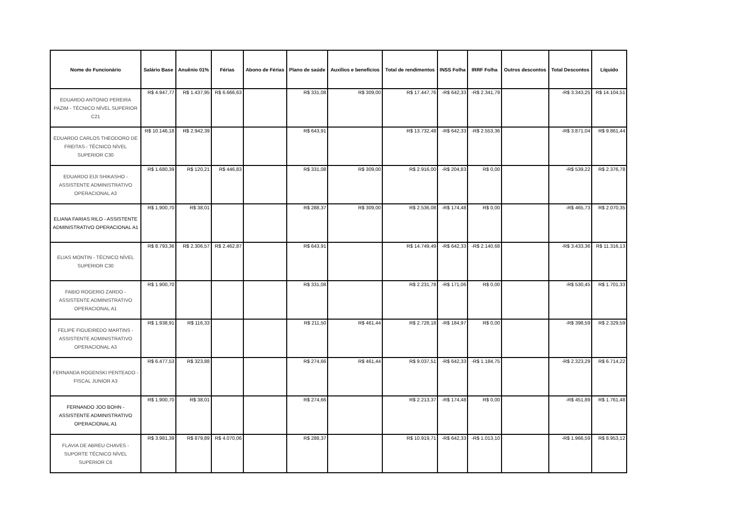| Nome do Funcionário | Salário Base | Anuênio 01% | Férias | Abono de Férias | Plano de saúde | Auxílios e benefícios | Total de rendimentos | INSS Folha | IRRF Folha | Outros descontos | Total Descontos | Líquido |
| --- | --- | --- | --- | --- | --- | --- | --- | --- | --- | --- | --- | --- |
| EDUARDO ANTONIO PEREIRA PAZIM - TÉCNICO NÍVEL SUPERIOR C21 | R$ 4.947,77 | R$ 1.437,95 | R$ 6.666,63 | | R$ 331,08 | R$ 309,00 | R$ 17.447,76 | -R$ 642,33 | -R$ 2.341,79 | | -R$ 3.343,25 | R$ 14.104,51 |
| EDUARDO CARLOS THEODORO DE FREITAS - TÉCNICO NÍVEL SUPERIOR C30 | R$ 10.146,18 | R$ 2.942,39 | | | R$ 643,91 | | R$ 13.732,48 | -R$ 642,33 | -R$ 2.553,36 | | -R$ 3.871,04 | R$ 9.861,44 |
| EDUARDO EIJI SHIKASHO - ASSISTENTE ADMINISTRATIVO OPERACIONAL A3 | R$ 1.680,39 | R$ 120,21 | R$ 446,83 | | R$ 331,08 | R$ 309,00 | R$ 2.916,00 | -R$ 204,83 | R$ 0,00 | | -R$ 539,22 | R$ 2.376,78 |
| ELIANA FARIAS RILO - ASSISTENTE ADMINISTRATIVO OPERACIONAL A1 | R$ 1.900,70 | R$ 38,01 | | | R$ 288,37 | R$ 309,00 | R$ 2.536,08 | -R$ 174,48 | R$ 0,00 | | -R$ 465,73 | R$ 2.070,35 |
| ELIAS MONTIN - TÉCNICO NÍVEL SUPERIOR C30 | R$ 8.793,36 | R$ 2.306,57 | R$ 2.462,87 | | R$ 643,91 | | R$ 14.749,49 | -R$ 642,33 | -R$ 2.140,68 | | -R$ 3.433,36 | R$ 11.316,13 |
| FABIO ROGERIO ZARDO - ASSISTENTE ADMINISTRATIVO OPERACIONAL A1 | R$ 1.900,70 | | | | R$ 331,08 | | R$ 2.231,78 | -R$ 171,06 | R$ 0,00 | | -R$ 530,45 | R$ 1.701,33 |
| FELIPE FIGUEIREDO MARTINS - ASSISTENTE ADMINISTRATIVO OPERACIONAL A3 | R$ 1.938,91 | R$ 116,33 | | | R$ 211,50 | R$ 461,44 | R$ 2.728,18 | -R$ 184,97 | R$ 0,00 | | -R$ 398,59 | R$ 2.329,59 |
| FERNANDA ROGENSKI PENTEADO - FISCAL JUNIOR A3 | R$ 6.477,53 | R$ 323,88 | | | R$ 274,66 | R$ 461,44 | R$ 9.037,51 | -R$ 642,33 | -R$ 1.184,75 | | -R$ 2.323,29 | R$ 6.714,22 |
| FERNANDO JOO BOHN - ASSISTENTE ADMINISTRATIVO OPERACIONAL A1 | R$ 1.900,70 | R$ 38,01 | | | R$ 274,66 | | R$ 2.213,37 | -R$ 174,48 | R$ 0,00 | | -R$ 451,89 | R$ 1.761,48 |
| FLAVIA DE ABREU CHAVES - SUPORTE TÉCNICO NÍVEL SUPERIOR C6 | R$ 3.981,39 | R$ 879,89 | R$ 4.070,06 | | R$ 288,37 | | R$ 10.919,71 | -R$ 642,33 | -R$ 1.013,10 | | -R$ 1.966,59 | R$ 8.953,12 |